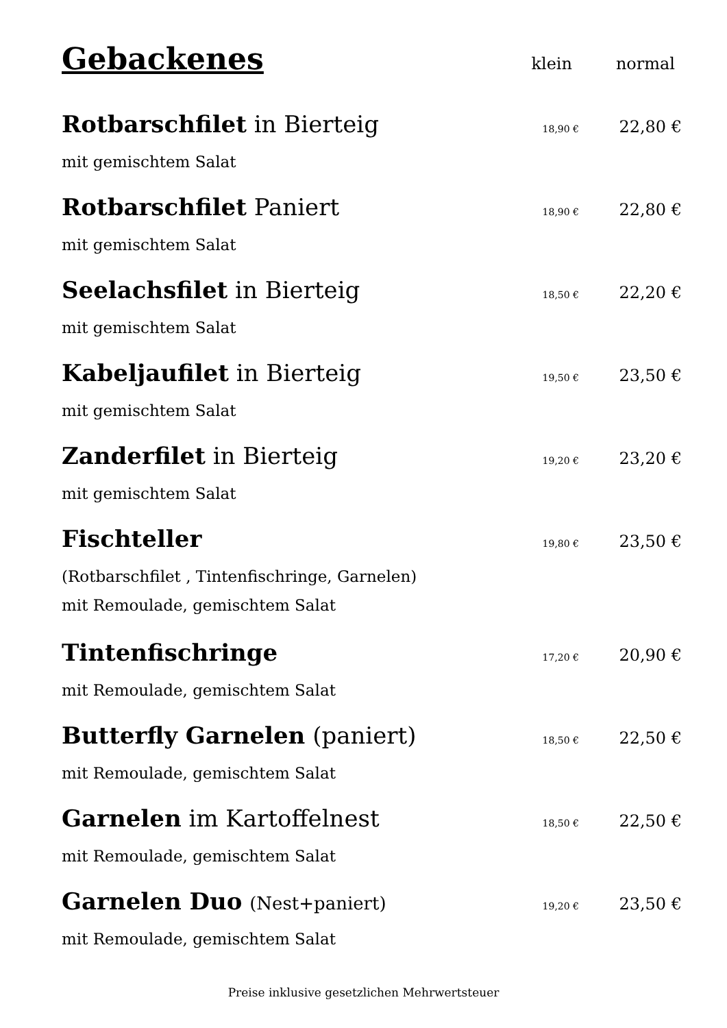Gebackenes
klein normal
Rotbarschfilet in Bierteig
18,90 €
22,80 €
mit gemischtem Salat
Rotbarschfilet Paniert
18,90 €
22,80 €
mit gemischtem Salat
Seelachsfilet in Bierteig
18,50 €
22,20 €
mit gemischtem Salat
Kabeljaufilet in Bierteig
19,50 €
23,50 €
mit gemischtem Salat
Zanderfilet in Bierteig
19,20 €
23,20 €
mit gemischtem Salat
Fischteller
19,80 €
23,50 €
(Rotbarschfilet , Tintenfischringe, Garnelen)
mit Remoulade, gemischtem Salat
Tintenfischringe
17,20 €
20,90 €
mit Remoulade, gemischtem Salat
Butterfly Garnelen (paniert)
18,50 €
22,50 €
mit Remoulade, gemischtem Salat
Garnelen im Kartoffelnest
18,50 €
22,50 €
mit Remoulade, gemischtem Salat
Garnelen Duo (Nest+paniert)
19,20 €
23,50 €
mit Remoulade, gemischtem Salat
Preise inklusive gesetzlichen Mehrwertsteuer